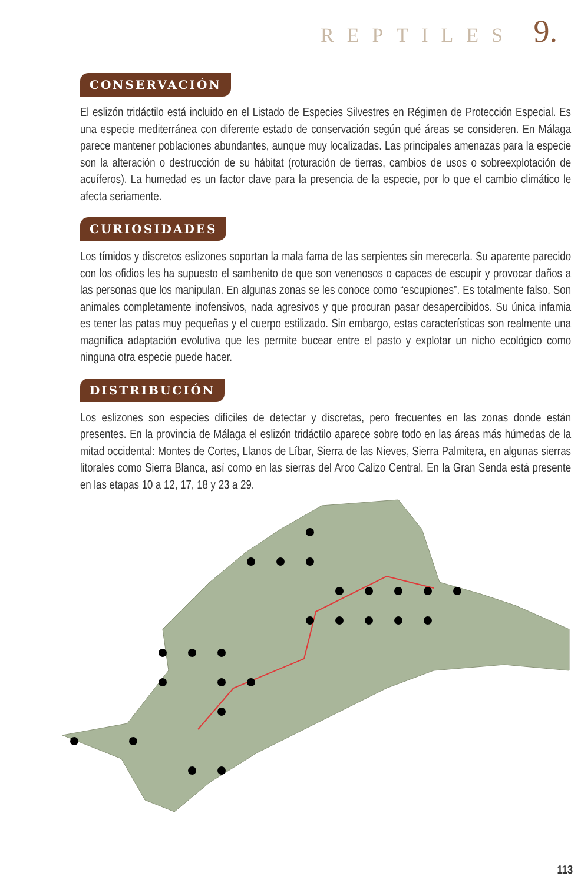REPTILES 9.
CONSERVACIÓN
El eslizón tridáctilo está incluido en el Listado de Especies Silvestres en Régimen de Protección Especial. Es una especie mediterránea con diferente estado de conservación según qué áreas se consideren. En Málaga parece mantener poblaciones abundantes, aunque muy localizadas. Las principales amenazas para la especie son la alteración o destrucción de su hábitat (roturación de tierras, cambios de usos o sobreexplotación de acuíferos). La humedad es un factor clave para la presencia de la especie, por lo que el cambio climático le afecta seriamente.
CURIOSIDADES
Los tímidos y discretos eslizones soportan la mala fama de las serpientes sin merecerla. Su aparente parecido con los ofidios les ha supuesto el sambenito de que son venenosos o capaces de escupir y provocar daños a las personas que los manipulan. En algunas zonas se les conoce como “escupiones”. Es totalmente falso. Son animales completamente inofensivos, nada agresivos y que procuran pasar desapercibidos. Su única infamia es tener las patas muy pequeñas y el cuerpo estilizado. Sin embargo, estas características son realmente una magnífica adaptación evolutiva que les permite bucear entre el pasto y explotar un nicho ecológico como ninguna otra especie puede hacer.
DISTRIBUCIÓN
Los eslizones son especies difíciles de detectar y discretas, pero frecuentes en las zonas donde están presentes. En la provincia de Málaga el eslizón tridáctilo aparece sobre todo en las áreas más húmedas de la mitad occidental: Montes de Cortes, Llanos de Líbar, Sierra de las Nieves, Sierra Palmitera, en algunas sierras litorales como Sierra Blanca, así como en las sierras del Arco Calizo Central. En la Gran Senda está presente en las etapas 10 a 12, 17, 18 y 23 a 29.
113